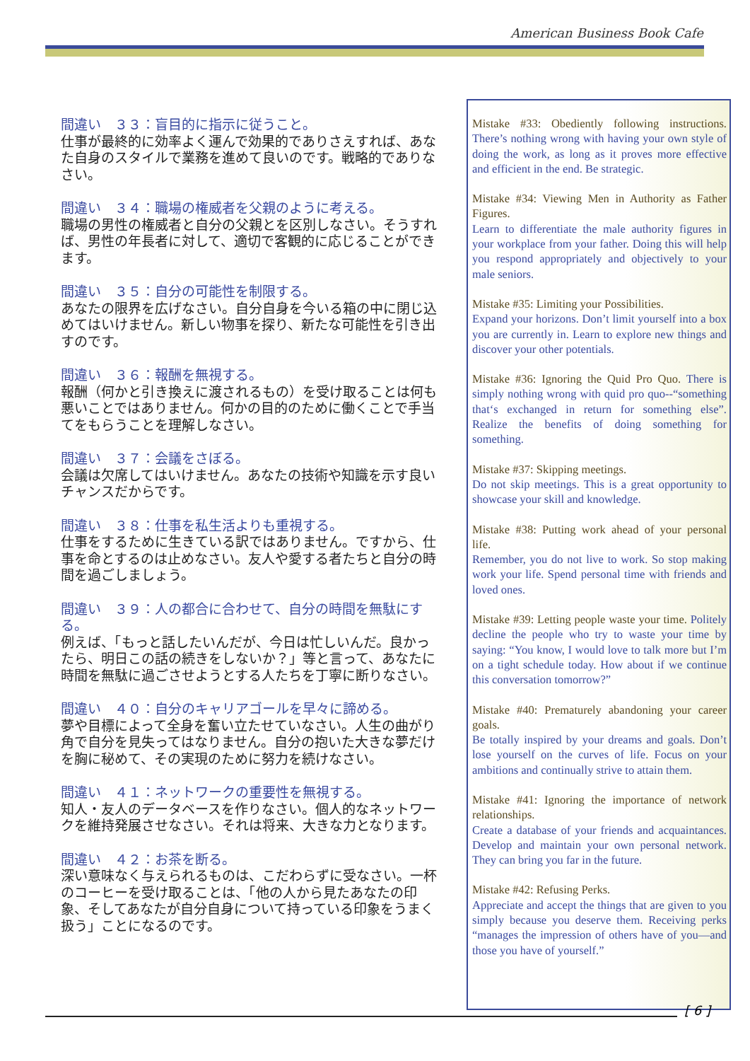American Business Book Cafe
間違い　３３：盲目的に指示に従うこと。
仕事が最終的に効率よく運んで効果的でありさえすれば、あなた自身のスタイルで業務を進めて良いのです。戦略的でありなさい。
間違い　３４：職場の権威者を父親のように考える。
職場の男性の権威者と自分の父親とを区別しなさい。そうすれば、男性の年長者に対して、適切で客観的に応じることができます。
間違い　３５：自分の可能性を制限する。
あなたの限界を広げなさい。自分自身を今いる箱の中に閉じ込めてはいけません。新しい物事を探り、新たな可能性を引き出すのです。
間違い　３６：報酬を無視する。
報酬（何かと引き換えに渡されるもの）を受け取ることは何も悪いことではありません。何かの目的のために働くことで手当てをもらうことを理解しなさい。
間違い　３７：会議をさぼる。
会議は欠席してはいけません。あなたの技術や知識を示す良いチャンスだからです。
間違い　３８：仕事を私生活よりも重視する。
仕事をするために生きている訳ではありません。ですから、仕事を命とするのは止めなさい。友人や愛する者たちと自分の時間を過ごしましょう。
間違い　３９：人の都合に合わせて、自分の時間を無駄にする。
例えば、「もっと話したいんだが、今日は忙しいんだ。良かったら、明日この話の続きをしないか？」等と言って、あなたに時間を無駄に過ごさせようとする人たちを丁寧に断りなさい。
間違い　４０：自分のキャリアゴールを早々に諦める。
夢や目標によって全身を奮い立たせていなさい。人生の曲がり角で自分を見失ってはなりません。自分の抱いた大きな夢だけを胸に秘めて、その実現のために努力を続けなさい。
間違い　４１：ネットワークの重要性を無視する。
知人・友人のデータベースを作りなさい。個人的なネットワークを維持発展させなさい。それは将来、大きな力となります。
間違い　４２：お茶を断る。
深い意味なく与えられるものは、こだわらずに受なさい。一杯のコーヒーを受け取ることは、「他の人から見たあなたの印象、そしてあなたが自分自身について持っている印象をうまく扱う」ことになるのです。
Mistake #33: Obediently following instructions. There’s nothing wrong with having your own style of doing the work, as long as it proves more effective and efficient in the end. Be strategic.
Mistake #34: Viewing Men in Authority as Father Figures.
Learn to differentiate the male authority figures in your workplace from your father. Doing this will help you respond appropriately and objectively to your male seniors.
Mistake #35: Limiting your Possibilities.
Expand your horizons. Don’t limit yourself into a box you are currently in. Learn to explore new things and discover your other potentials.
Mistake #36: Ignoring the Quid Pro Quo. There is simply nothing wrong with quid pro quo--“something that‘s exchanged in return for something else”. Realize the benefits of doing something for something.
Mistake #37: Skipping meetings.
Do not skip meetings. This is a great opportunity to showcase your skill and knowledge.
Mistake #38: Putting work ahead of your personal life.
Remember, you do not live to work. So stop making work your life. Spend personal time with friends and loved ones.
Mistake #39: Letting people waste your time. Politely decline the people who try to waste your time by saying: “You know, I would love to talk more but I’m on a tight schedule today. How about if we continue this conversation tomorrow?”
Mistake #40: Prematurely abandoning your career goals.
Be totally inspired by your dreams and goals. Don’t lose yourself on the curves of life. Focus on your ambitions and continually strive to attain them.
Mistake #41: Ignoring the importance of network relationships.
Create a database of your friends and acquaintances. Develop and maintain your own personal network. They can bring you far in the future.
Mistake #42: Refusing Perks.
Appreciate and accept the things that are given to you simply because you deserve them. Receiving perks “manages the impression of others have of you—and those you have of yourself.”
[ 6 ]